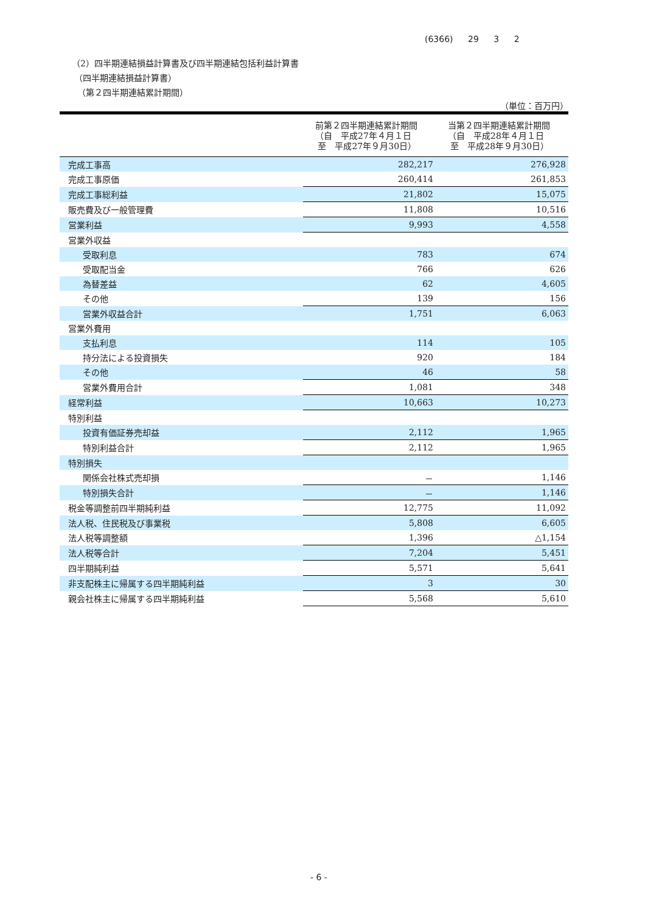(6366) 29 3 2
（2）四半期連結損益計算書及び四半期連結包括利益計算書
（四半期連結損益計算書）
（第２四半期連結累計期間）
（単位：百万円）
| | 前第２四半期連結累計期間 （自 平成27年４月１日 至 平成27年９月30日） | 当第２四半期連結累計期間 （自 平成28年４月１日 至 平成28年９月30日） |
| --- | --- | --- |
| 完成工事高 | 282,217 | 276,928 |
| 完成工事原価 | 260,414 | 261,853 |
| 完成工事総利益 | 21,802 | 15,075 |
| 販売費及び一般管理費 | 11,808 | 10,516 |
| 営業利益 | 9,993 | 4,558 |
| 営業外収益 | | |
| 受取利息 | 783 | 674 |
| 受取配当金 | 766 | 626 |
| 為替差益 | 62 | 4,605 |
| その他 | 139 | 156 |
| 営業外収益合計 | 1,751 | 6,063 |
| 営業外費用 | | |
| 支払利息 | 114 | 105 |
| 持分法による投資損失 | 920 | 184 |
| その他 | 46 | 58 |
| 営業外費用合計 | 1,081 | 348 |
| 経常利益 | 10,663 | 10,273 |
| 特別利益 | | |
| 投資有価証券売却益 | 2,112 | 1,965 |
| 特別利益合計 | 2,112 | 1,965 |
| 特別損失 | | |
| 関係会社株式売却損 | － | 1,146 |
| 特別損失合計 | － | 1,146 |
| 税金等調整前四半期純利益 | 12,775 | 11,092 |
| 法人税、住民税及び事業税 | 5,808 | 6,605 |
| 法人税等調整額 | 1,396 | △1,154 |
| 法人税等合計 | 7,204 | 5,451 |
| 四半期純利益 | 5,571 | 5,641 |
| 非支配株主に帰属する四半期純利益 | 3 | 30 |
| 親会社株主に帰属する四半期純利益 | 5,568 | 5,610 |
- 6 -